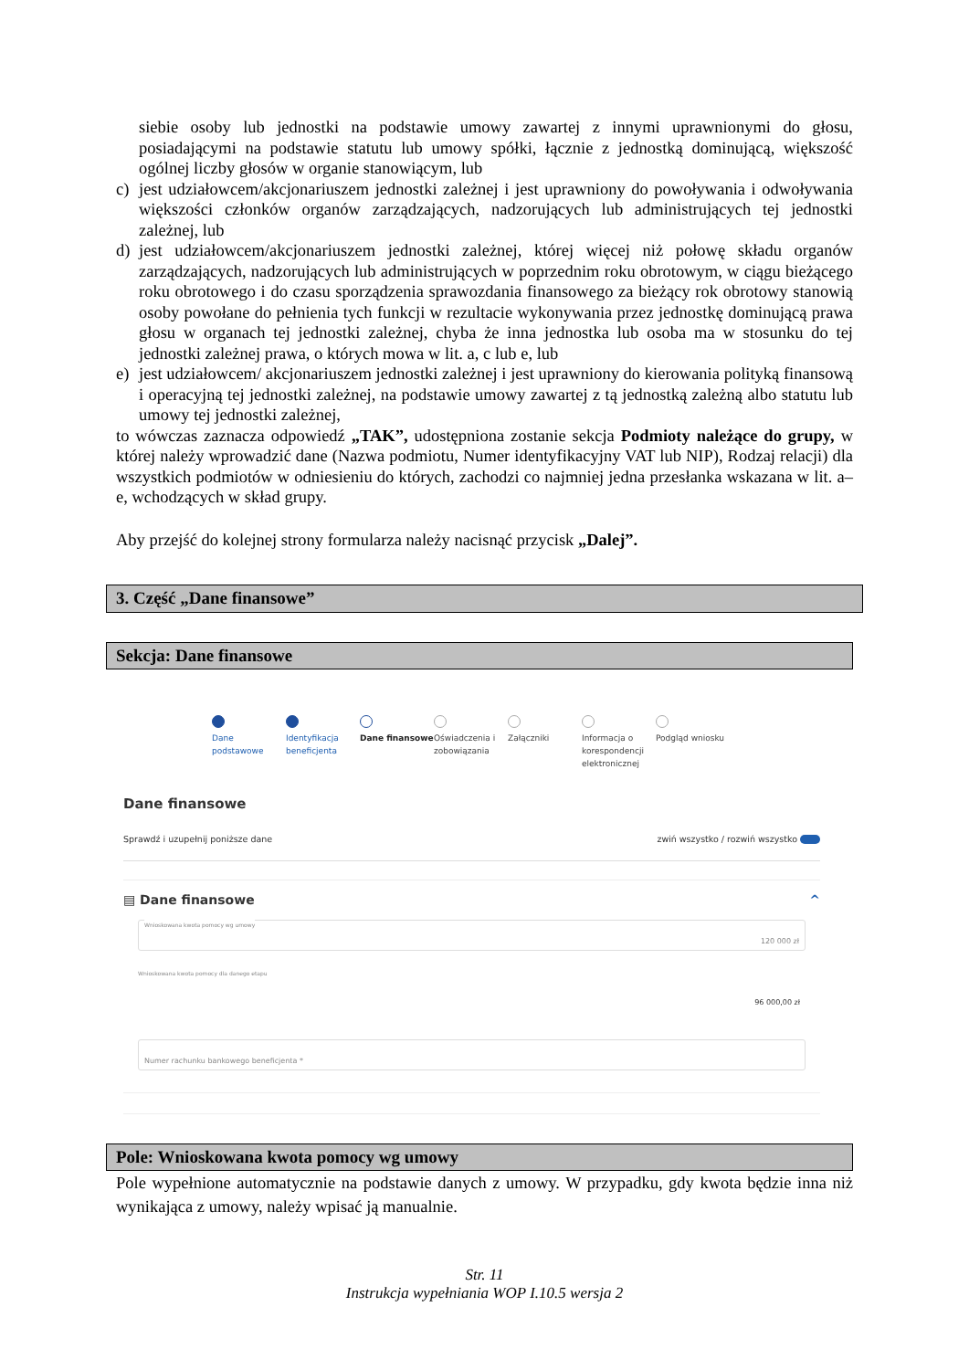siebie osoby lub jednostki na podstawie umowy zawartej z innymi uprawnionymi do głosu, posiadającymi na podstawie statutu lub umowy spółki, łącznie z jednostką dominującą, większość ogólnej liczby głosów w organie stanowiącym, lub
c) jest udziałowcem/akcjonariuszem jednostki zależnej i jest uprawniony do powoływania i odwoływania większości członków organów zarządzających, nadzorujących lub administrujących tej jednostki zależnej, lub
d) jest udziałowcem/akcjonariuszem jednostki zależnej, której więcej niż połowę składu organów zarządzających, nadzorujących lub administrujących w poprzednim roku obrotowym, w ciągu bieżącego roku obrotowego i do czasu sporządzenia sprawozdania finansowego za bieżący rok obrotowy stanowią osoby powołane do pełnienia tych funkcji w rezultacie wykonywania przez jednostkę dominującą prawa głosu w organach tej jednostki zależnej, chyba że inna jednostka lub osoba ma w stosunku do tej jednostki zależnej prawa, o których mowa w lit. a, c lub e, lub
e) jest udziałowcem/ akcjonariuszem jednostki zależnej i jest uprawniony do kierowania polityką finansową i operacyjną tej jednostki zależnej, na podstawie umowy zawartej z tą jednostką zależną albo statutu lub umowy tej jednostki zależnej,
to wówczas zaznacza odpowiedź „TAK”, udostępniona zostanie sekcja Podmioty należące do grupy, w której należy wprowadzić dane (Nazwa podmiotu, Numer identyfikacyjny VAT lub NIP), Rodzaj relacji) dla wszystkich podmiotów w odniesieniu do których, zachodzi co najmniej jedna przesłanka wskazana w lit. a–e, wchodzących w skład grupy.
Aby przejść do kolejnej strony formularza należy nacisnąć przycisk „Dalej”.
3. Część „Dane finansowe”
Sekcja: Dane finansowe
Dane podstawowe Identyfikacja beneficjenta
Dane finansowe Oświadczenia i zobowiązania
Załączniki Informacja o korespondencji elektronicznej
Podgląd wniosku
Dane finansowe
Sprawdź i uzupełnij poniższe dane zwiń wszystko / rozwiń wszystko
▤ Dane finansowe ^
Wnioskowana kwota pomocy wg umowy
120 000 zł
Wnioskowana kwota pomocy dla danego etapu
96 000,00 zł
Numer rachunku bankowego beneficjenta *
Pole: Wnioskowana kwota pomocy wg umowy
Pole wypełnione automatycznie na podstawie danych z umowy. W przypadku, gdy kwota będzie inna niż wynikająca z umowy, należy wpisać ją manualnie.
Str. 11
Instrukcja wypełniania WOP I.10.5 wersja 2